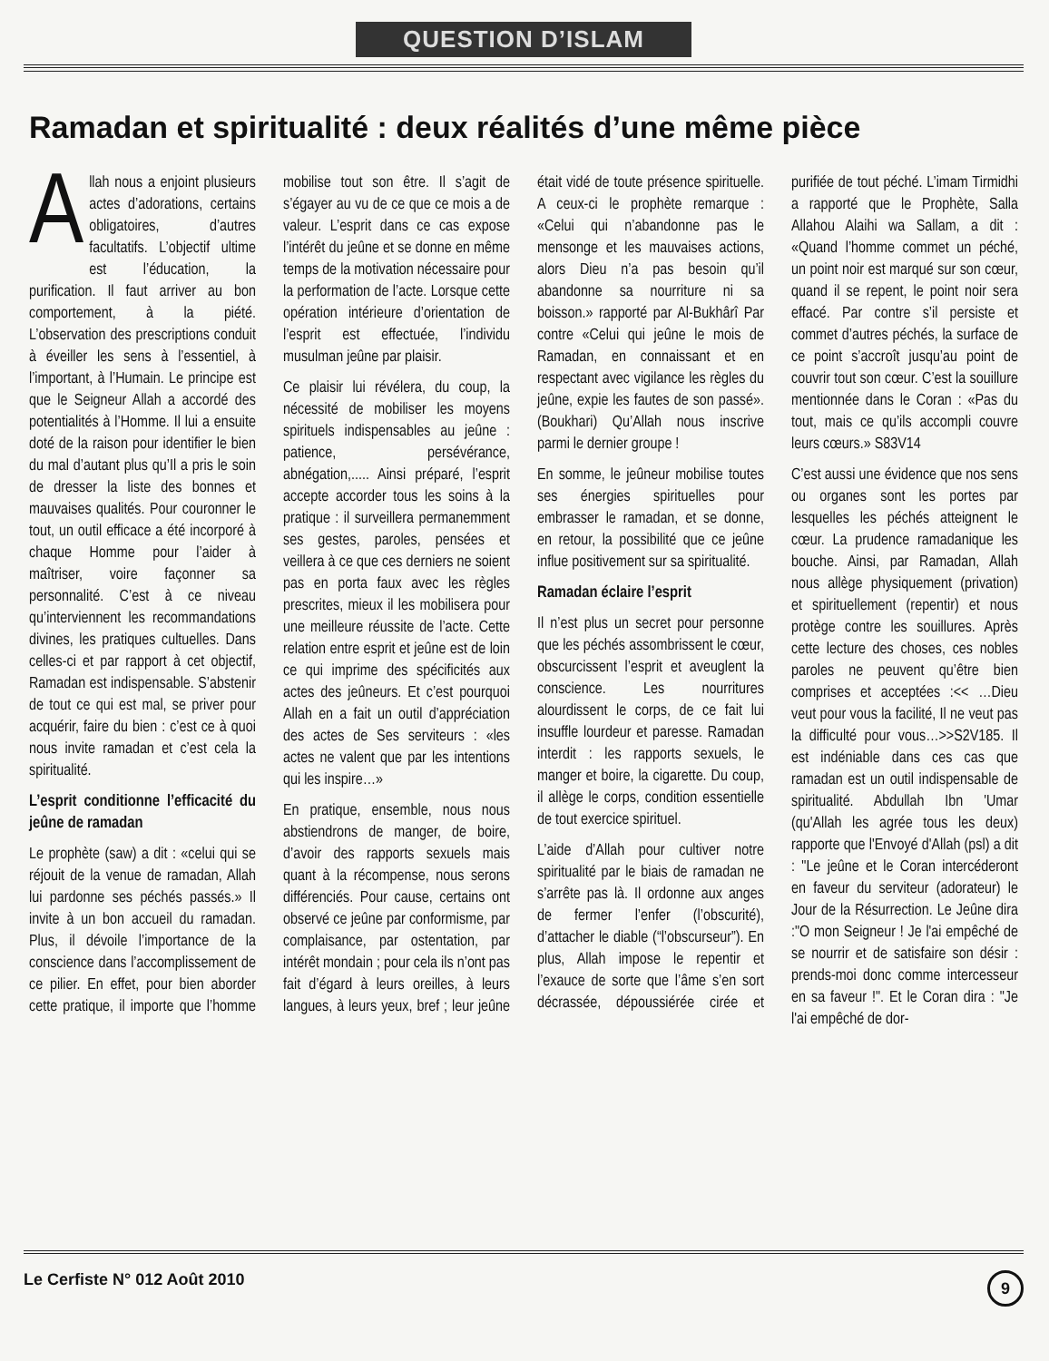QUESTION D’ISLAM
Ramadan et spiritualité : deux réalités d’une même pièce
Allah nous a enjoint plusieurs actes d’adorations, certains obligatoires, d’autres facultatifs. L’objectif ultime est l’éducation, la purification. Il faut arriver au bon comportement, à la piété. L’observation des prescriptions conduit à éveiller les sens à l’essentiel, à l’important, à l’Humain. Le principe est que le Seigneur Allah a accordé des potentialités à l’Homme. Il lui a ensuite doté de la raison pour identifier le bien du mal d’autant plus qu’Il a pris le soin de dresser la liste des bonnes et mauvaises qualités. Pour couronner le tout, un outil efficace a été incorporé à chaque Homme pour l’aider à maîtriser, voire façonner sa personnalité. C’est à ce niveau qu’interviennent les recommandations divines, les pratiques cultuelles. Dans celles-ci et par rapport à cet objectif, Ramadan est indispensable. S’abstenir de tout ce qui est mal, se priver pour acquérir, faire du bien : c’est ce à quoi nous invite ramadan et c’est cela la spiritualité.
L’esprit conditionne l’efficacité du jeûne de ramadan
Le prophète (saw) a dit : «celui qui se réjouit de la venue de ramadan, Allah lui pardonne ses péchés passés.» Il invite à un bon accueil du ramadan. Plus, il dévoile l’importance de la conscience dans l’accomplissement de ce pilier. En effet, pour bien aborder cette pratique, il importe que l’homme mobilise tout son être. Il s’agit de s’égayer au vu de ce que ce mois a de valeur. L’esprit dans ce cas expose l’intérêt du jeûne et se donne en même temps de la motivation nécessaire pour la performation de l’acte. Lorsque cette opération intérieure d’orientation de l’esprit est effectuée, l’individu musulman jeûne par plaisir.
Ce plaisir lui révélera, du coup, la nécessité de mobiliser les moyens spirituels indispensables au jeûne : patience, persévérance, abnégation,..... Ainsi préparé, l’esprit accepte accorder tous les soins à la pratique : il surveillera permanemment ses gestes, paroles, pensées et veillera à ce que ces derniers ne soient pas en porta faux avec les règles prescrites, mieux il les mobilisera pour une meilleure réussite de l’acte. Cette relation entre esprit et jeûne est de loin ce qui imprime des spécificités aux actes des jeûneurs. Et c’est pourquoi Allah en a fait un outil d’appréciation des actes de Ses serviteurs : «les actes ne valent que par les intentions qui les inspire…»
En pratique, ensemble, nous nous abstiendrons de manger, de boire, d’avoir des rapports sexuels mais quant à la récompense, nous serons différenciés. Pour cause, certains ont observé ce jeûne par conformisme, par complaisance, par ostentation, par intérêt mondain ; pour cela ils n’ont pas fait d’égard à leurs oreilles, à leurs langues, à leurs yeux, bref ; leur jeûne était vidé de toute présence spirituelle. A ceux-ci le prophète remarque : «Celui qui n’abandonne pas le mensonge et les mauvaises actions, alors Dieu n’a pas besoin qu’il abandonne sa nourriture ni sa boisson.» rapporté par Al-Bukhârî Par contre «Celui qui jeûne le mois de Ramadan, en connaissant et en respectant avec vigilance les règles du jeûne, expie les fautes de son passé». (Boukhari) Qu’Allah nous inscrive parmi le dernier groupe !
En somme, le jeûneur mobilise toutes ses énergies spirituelles pour embrasser le ramadan, et se donne, en retour, la possibilité que ce jeûne influe positivement sur sa spiritualité.
Ramadan éclaire l’esprit
Il n’est plus un secret pour personne que les péchés assombrissent le cœur, obscurcissent l’esprit et aveuglent la conscience. Les nourritures alourdissent le corps, de ce fait lui insuffle lourdeur et paresse. Ramadan interdit : les rapports sexuels, le manger et boire, la cigarette. Du coup, il allège le corps, condition essentielle de tout exercice spirituel.
L’aide d’Allah pour cultiver notre spiritualité par le biais de ramadan ne s’arrête pas là. Il ordonne aux anges de fermer l’enfer (l’obscurité), d’attacher le diable (“l’obscurseur”). En plus, Allah impose le repentir et l’exauce de sorte que l’âme s’en sort décrassée, dépoussiérée cirée et purifiée de tout péché. L’imam Tirmidhi a rapporté que le Prophète, Salla Allahou Alaihi wa Sallam, a dit : «Quand l’homme commet un péché, un point noir est marqué sur son cœur, quand il se repent, le point noir sera effacé. Par contre s’il persiste et commet d’autres péchés, la surface de ce point s’accroît jusqu’au point de couvrir tout son cœur. C’est la souillure mentionnée dans le Coran : «Pas du tout, mais ce qu’ils accompli couvre leurs cœurs.» S83V14
C’est aussi une évidence que nos sens ou organes sont les portes par lesquelles les péchés atteignent le cœur. La prudence ramadanique les bouche. Ainsi, par Ramadan, Allah nous allège physiquement (privation) et spirituellement (repentir) et nous protège contre les souillures. Après cette lecture des choses, ces nobles paroles ne peuvent qu’être bien comprises et acceptées :<< …Dieu veut pour vous la facilité, Il ne veut pas la difficulté pour vous…>>S2V185. Il est indéniable dans ces cas que ramadan est un outil indispensable de spiritualité. Abdullah Ibn 'Umar (qu'Allah les agrée tous les deux) rapporte que l'Envoyé d'Allah (psl) a dit : "Le jeûne et le Coran intercéderont en faveur du serviteur (adorateur) le Jour de la Résurrection. Le Jeûne dira :"O mon Seigneur ! Je l'ai empêché de se nourrir et de satisfaire son désir : prends-moi donc comme intercesseur en sa faveur !". Et le Coran dira : "Je l'ai empêché de dor-
Le Cerfiste N° 012 Août 2010 9